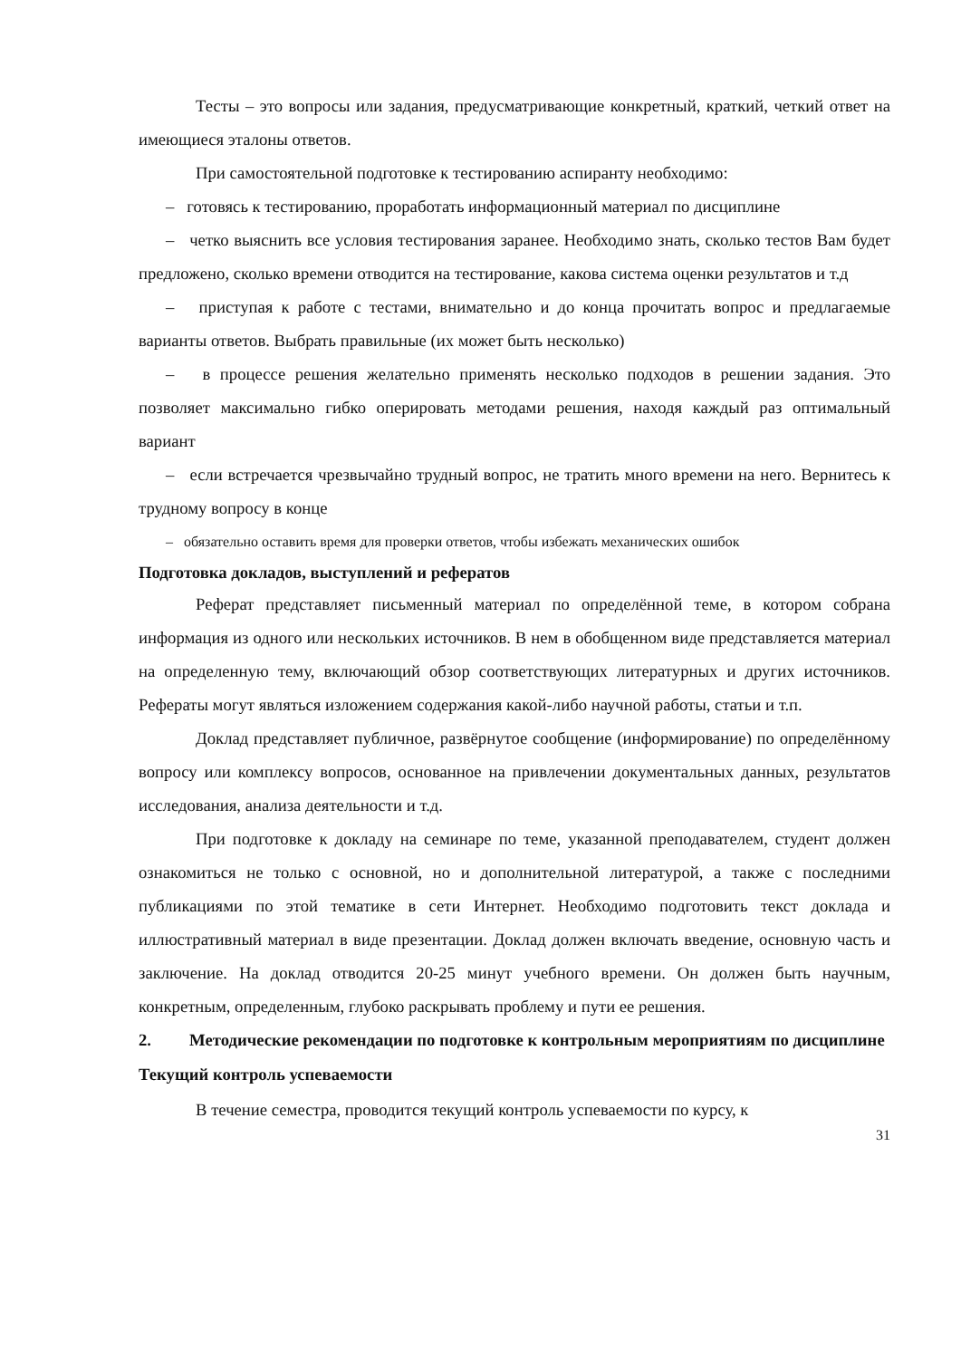Тесты – это вопросы или задания, предусматривающие конкретный, краткий, четкий ответ на имеющиеся эталоны ответов.
При самостоятельной подготовке к тестированию аспиранту необходимо:
– готовясь к тестированию, проработать информационный материал по дисциплине
– четко выяснить все условия тестирования заранее. Необходимо знать, сколько тестов Вам будет предложено, сколько времени отводится на тестирование, какова система оценки результатов и т.д
– приступая к работе с тестами, внимательно и до конца прочитать вопрос и предлагаемые варианты ответов. Выбрать правильные (их может быть несколько)
– в процессе решения желательно применять несколько подходов в решении задания. Это позволяет максимально гибко оперировать методами решения, находя каждый раз оптимальный вариант
– если встречается чрезвычайно трудный вопрос, не тратить много времени на него. Вернитесь к трудному вопросу в конце
– обязательно оставить время для проверки ответов, чтобы избежать механических ошибок
Подготовка докладов, выступлений и рефератов
Реферат представляет письменный материал по определённой теме, в котором собрана информация из одного или нескольких источников. В нем в обобщенном виде представляется материал на определенную тему, включающий обзор соответствующих литературных и других источников. Рефераты могут являться изложением содержания какой-либо научной работы, статьи и т.п.
Доклад представляет публичное, развёрнутое сообщение (информирование) по определённому вопросу или комплексу вопросов, основанное на привлечении документальных данных, результатов исследования, анализа деятельности и т.д.
При подготовке к докладу на семинаре по теме, указанной преподавателем, студент должен ознакомиться не только с основной, но и дополнительной литературой, а также с последними публикациями по этой тематике в сети Интернет. Необходимо подготовить текст доклада и иллюстративный материал в виде презентации. Доклад должен включать введение, основную часть и заключение. На доклад отводится 20-25 минут учебного времени. Он должен быть научным, конкретным, определенным, глубоко раскрывать проблему и пути ее решения.
2. Методические рекомендации по подготовке к контрольным мероприятиям по дисциплине
Текущий контроль успеваемости
В течение семестра, проводится текущий контроль успеваемости по курсу, к
31